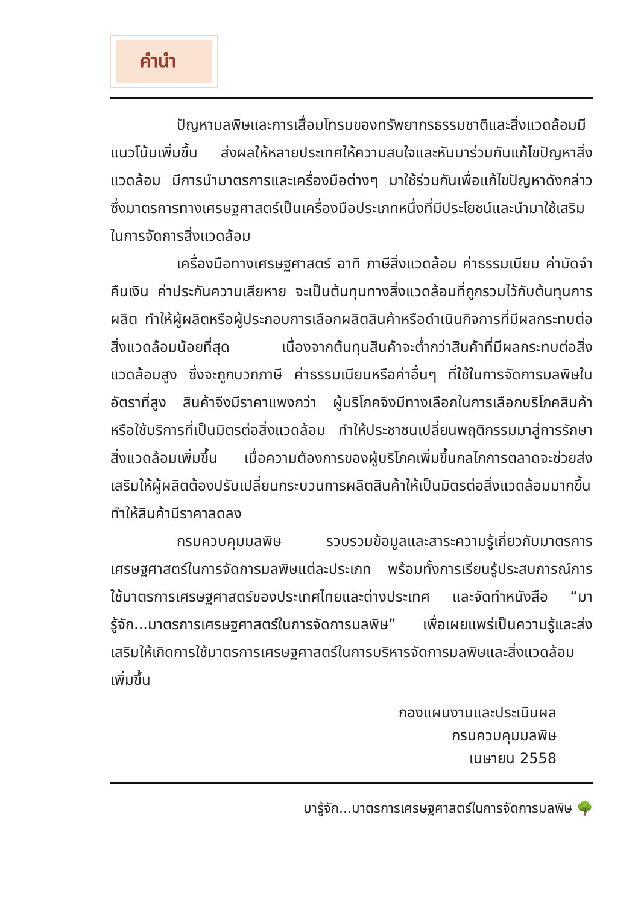คำนำ
ปัญหามลพิษและการเสื่อมโทรมของทรัพยากรธรรมชาติและสิ่งแวดล้อมมีแนวโน้มเพิ่มขึ้น ส่งผลให้หลายประเทศให้ความสนใจและหันมาร่วมกันแก้ไขปัญหาสิ่งแวดล้อม มีการนำมาตรการและเครื่องมือต่างๆ มาใช้ร่วมกันเพื่อแก้ไขปัญหาดังกล่าว ซึ่งมาตรการทางเศรษฐศาสตร์เป็นเครื่องมือประเภทหนึ่งที่มีประโยชน์และนำมาใช้เสริมในการจัดการสิ่งแวดล้อม
เครื่องมือทางเศรษฐศาสตร์ อาทิ ภาษีสิ่งแวดล้อม ค่าธรรมเนียม ค่ามัดจำคืนเงิน ค่าประกันความเสียหาย จะเป็นต้นทุนทางสิ่งแวดล้อมที่ถูกรวมไว้กับต้นทุนการผลิต ทำให้ผู้ผลิตหรือผู้ประกอบการเลือกผลิตสินค้าหรือดำเนินกิจการที่มีผลกระทบต่อสิ่งแวดล้อมน้อยที่สุด เนื่องจากต้นทุนสินค้าจะต่ำกว่าสินค้าที่มีผลกระทบต่อสิ่งแวดล้อมสูง ซึ่งจะถูกบวกภาษี ค่าธรรมเนียมหรือค่าอื่นๆ ที่ใช้ในการจัดการมลพิษในอัตราที่สูง สินค้าจึงมีราคาแพงกว่า ผู้บริโภคจึงมีทางเลือกในการเลือกบริโภคสินค้าหรือใช้บริการที่เป็นมิตรต่อสิ่งแวดล้อม ทำให้ประชาชนเปลี่ยนพฤติกรรมมาสู่การรักษาสิ่งแวดล้อมเพิ่มขึ้น เมื่อความต้องการของผู้บริโภคเพิ่มขึ้นกลไกการตลาดจะช่วยส่งเสริมให้ผู้ผลิตต้องปรับเปลี่ยนกระบวนการผลิตสินค้าให้เป็นมิตรต่อสิ่งแวดล้อมมากขึ้น ทำให้สินค้ามีราคาลดลง
กรมควบคุมมลพิษ รวบรวมข้อมูลและสาระความรู้เกี่ยวกับมาตรการเศรษฐศาสตร์ในการจัดการมลพิษแต่ละประเภท พร้อมทั้งการเรียนรู้ประสบการณ์การใช้มาตรการเศรษฐศาสตร์ของประเทศไทยและต่างประเทศ และจัดทำหนังสือ “มารู้จัก...มาตรการเศรษฐศาสตร์ในการจัดการมลพิษ” เพื่อเผยแพร่เป็นความรู้และส่งเสริมให้เกิดการใช้มาตรการเศรษฐศาสตร์ในการบริหารจัดการมลพิษและสิ่งแวดล้อมเพิ่มขึ้น
กองแผนงานและประเมินผล
กรมควบคุมมลพิษ
เมษายน 2558
มารู้จัก...มาตรการเศรษฐศาสตร์ในการจัดการมลพิษ 🌳